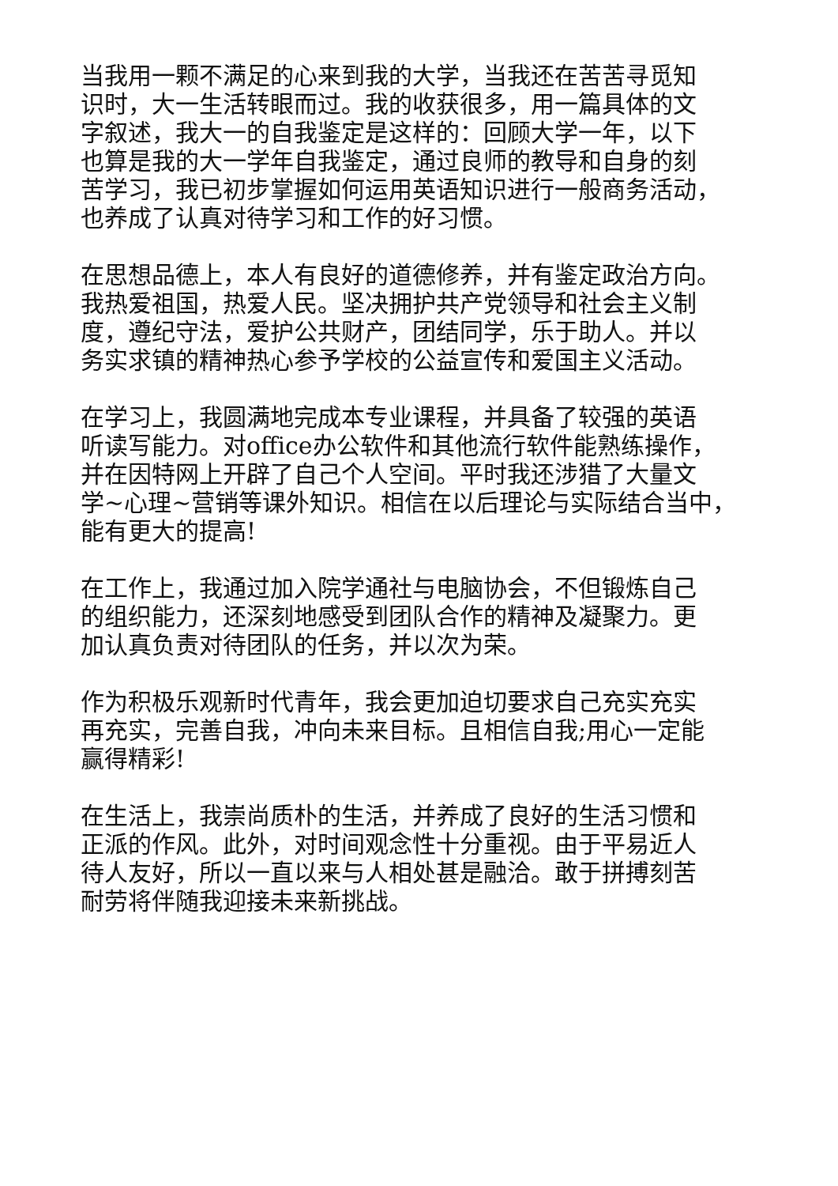当我用一颗不满足的心来到我的大学，当我还在苦苦寻觅知
识时，大一生活转眼而过。我的收获很多，用一篇具体的文
字叙述，我大一的自我鉴定是这样的：回顾大学一年，以下
也算是我的大一学年自我鉴定，通过良师的教导和自身的刻
苦学习，我已初步掌握如何运用英语知识进行一般商务活动，
也养成了认真对待学习和工作的好习惯。
在思想品德上，本人有良好的道德修养，并有鉴定政治方向。
我热爱祖国，热爱人民。坚决拥护共产党领导和社会主义制
度，遵纪守法，爱护公共财产，团结同学，乐于助人。并以
务实求镇的精神热心参予学校的公益宣传和爱国主义活动。
在学习上，我圆满地完成本专业课程，并具备了较强的英语
听读写能力。对office办公软件和其他流行软件能熟练操作，
并在因特网上开辟了自己个人空间。平时我还涉猎了大量文
学~心理~营销等课外知识。相信在以后理论与实际结合当中，
能有更大的提高!
在工作上，我通过加入院学通社与电脑协会，不但锻炼自己
的组织能力，还深刻地感受到团队合作的精神及凝聚力。更
加认真负责对待团队的任务，并以次为荣。
作为积极乐观新时代青年，我会更加迫切要求自己充实充实
再充实，完善自我，冲向未来目标。且相信自我;用心一定能
赢得精彩!
在生活上，我崇尚质朴的生活，并养成了良好的生活习惯和
正派的作风。此外，对时间观念性十分重视。由于平易近人
待人友好，所以一直以来与人相处甚是融洽。敢于拼搏刻苦
耐劳将伴随我迎接未来新挑战。